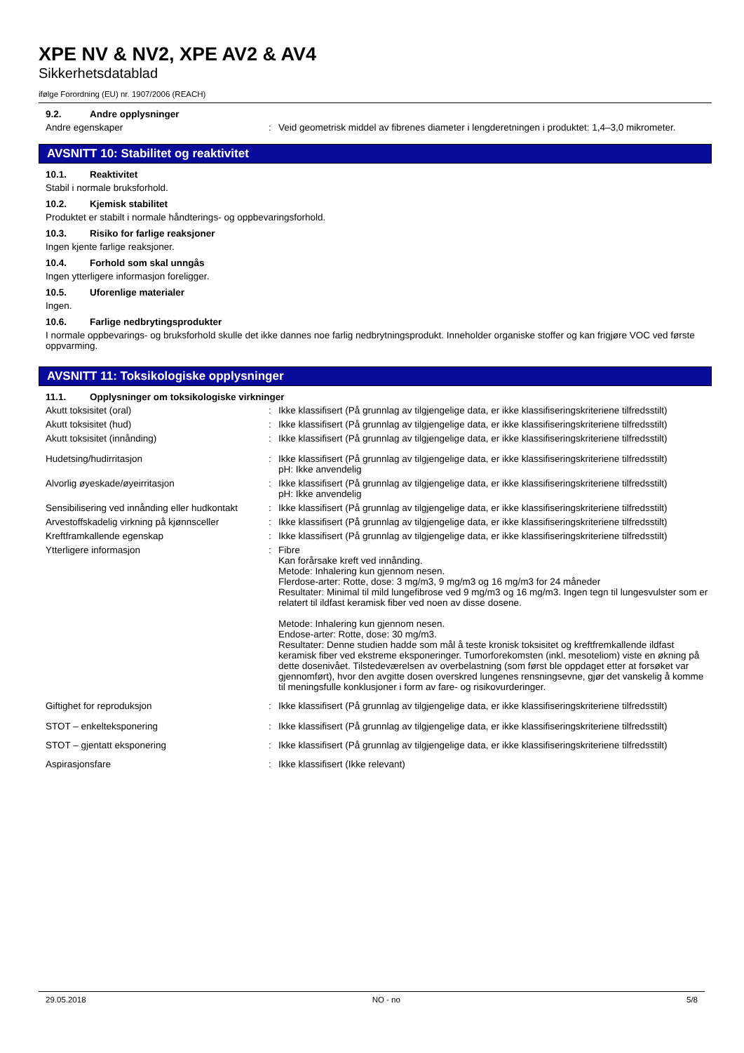XPE NV & NV2, XPE AV2 & AV4
Sikkerhetsdatablad
ifølge Forordning (EU) nr. 1907/2006 (REACH)
9.2. Andre opplysninger
Andre egenskaper : Veid geometrisk middel av fibrenes diameter i lengderetningen i produktet: 1,4–3,0 mikrometer.
AVSNITT 10: Stabilitet og reaktivitet
10.1. Reaktivitet
Stabil i normale bruksforhold.
10.2. Kjemisk stabilitet
Produktet er stabilt i normale håndterings- og oppbevaringsforhold.
10.3. Risiko for farlige reaksjoner
Ingen kjente farlige reaksjoner.
10.4. Forhold som skal unngås
Ingen ytterligere informasjon foreligger.
10.5. Uforenlige materialer
Ingen.
10.6. Farlige nedbrytingsprodukter
I normale oppbevarings- og bruksforhold skulle det ikke dannes noe farlig nedbrytningsprodukt. Inneholder organiske stoffer og kan frigjøre VOC ved første oppvarming.
AVSNITT 11: Toksikologiske opplysninger
11.1. Opplysninger om toksikologiske virkninger
Akutt toksisitet (oral) : Ikke klassifisert (På grunnlag av tilgjengelige data, er ikke klassifiseringskriteriene tilfredsstilt)
Akutt toksisitet (hud) : Ikke klassifisert (På grunnlag av tilgjengelige data, er ikke klassifiseringskriteriene tilfredsstilt)
Akutt toksisitet (innånding) : Ikke klassifisert (På grunnlag av tilgjengelige data, er ikke klassifiseringskriteriene tilfredsstilt)
Hudetsing/hudirritasjon : Ikke klassifisert (På grunnlag av tilgjengelige data, er ikke klassifiseringskriteriene tilfredsstilt)
pH: Ikke anvendelig
Alvorlig øyeskade/øyeirritasjon : Ikke klassifisert (På grunnlag av tilgjengelige data, er ikke klassifiseringskriteriene tilfredsstilt)
pH: Ikke anvendelig
Sensibilisering ved innånding eller hudkontakt
: Ikke klassifisert (På grunnlag av tilgjengelige data, er ikke klassifiseringskriteriene tilfredsstilt)
Arvestoffskadelig virkning på kjønnsceller
: Ikke klassifisert (På grunnlag av tilgjengelige data, er ikke klassifiseringskriteriene tilfredsstilt)
Kreftframkallende egenskap : Ikke klassifisert (På grunnlag av tilgjengelige data, er ikke klassifiseringskriteriene tilfredsstilt)
Ytterligere informasjon : Fibre
Kan forårsake kreft ved innånding.
Metode: Inhalering kun gjennom nesen.
Flerdose-arter: Rotte, dose: 3 mg/m3, 9 mg/m3 og 16 mg/m3 for 24 måneder
Resultater: Minimal til mild lungefibrose ved 9 mg/m3 og 16 mg/m3. Ingen tegn til lungesvulster som er relatert til ildfast keramisk fiber ved noen av disse dosene.
Metode: Inhalering kun gjennom nesen.
Endose-arter: Rotte, dose: 30 mg/m3.
Resultater: Denne studien hadde som mål å teste kronisk toksisitet og kreftfremkallende ildfast keramisk fiber ved ekstreme eksponeringer. Tumorforekomsten (inkl. mesoteliom) viste en økning på dette dosenivået. Tilstedeværelsen av overbelastning (som først ble oppdaget etter at forsøket var gjennomført), hvor den avgitte dosen overskred lungenes rensningsevne, gjør det vanskelig å komme til meningsfulle konklusjoner i form av fare- og risikovurderinger.
Giftighet for reproduksjon : Ikke klassifisert (På grunnlag av tilgjengelige data, er ikke klassifiseringskriteriene tilfredsstilt)
STOT – enkelteksponering : Ikke klassifisert (På grunnlag av tilgjengelige data, er ikke klassifiseringskriteriene tilfredsstilt)
STOT – gjentatt eksponering : Ikke klassifisert (På grunnlag av tilgjengelige data, er ikke klassifiseringskriteriene tilfredsstilt)
Aspirasjonsfare : Ikke klassifisert (Ikke relevant)
29.05.2018 NO - no 5/8